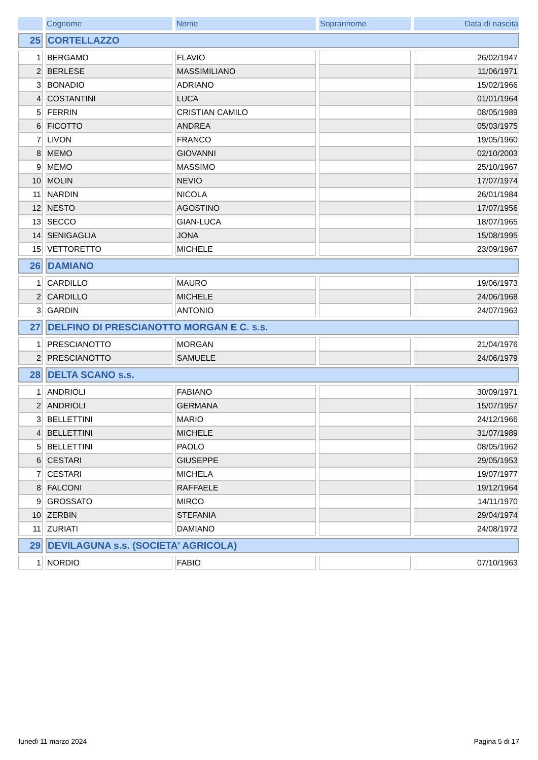| | Cognome | Nome | Soprannome | Data di nascita |
| --- | --- | --- | --- | --- |
| 25 | CORTELLAZZO | | | |
| 1 | BERGAMO | FLAVIO | | 26/02/1947 |
| 2 | BERLESE | MASSIMILIANO | | 11/06/1971 |
| 3 | BONADIO | ADRIANO | | 15/02/1966 |
| 4 | COSTANTINI | LUCA | | 01/01/1964 |
| 5 | FERRIN | CRISTIAN CAMILO | | 08/05/1989 |
| 6 | FICOTTO | ANDREA | | 05/03/1975 |
| 7 | LIVON | FRANCO | | 19/05/1960 |
| 8 | MEMO | GIOVANNI | | 02/10/2003 |
| 9 | MEMO | MASSIMO | | 25/10/1967 |
| 10 | MOLIN | NEVIO | | 17/07/1974 |
| 11 | NARDIN | NICOLA | | 26/01/1984 |
| 12 | NESTO | AGOSTINO | | 17/07/1956 |
| 13 | SECCO | GIAN-LUCA | | 18/07/1965 |
| 14 | SENIGAGLIA | JONA | | 15/08/1995 |
| 15 | VETTORETTO | MICHELE | | 23/09/1967 |
| 26 | DAMIANO | | | |
| 1 | CARDILLO | MAURO | | 19/06/1973 |
| 2 | CARDILLO | MICHELE | | 24/06/1968 |
| 3 | GARDIN | ANTONIO | | 24/07/1963 |
| 27 | DELFINO DI PRESCIANOTTO MORGAN E C. s.s. | | | |
| 1 | PRESCIANOTTO | MORGAN | | 21/04/1976 |
| 2 | PRESCIANOTTO | SAMUELE | | 24/06/1979 |
| 28 | DELTA SCANO s.s. | | | |
| 1 | ANDRIOLI | FABIANO | | 30/09/1971 |
| 2 | ANDRIOLI | GERMANA | | 15/07/1957 |
| 3 | BELLETTINI | MARIO | | 24/12/1966 |
| 4 | BELLETTINI | MICHELE | | 31/07/1989 |
| 5 | BELLETTINI | PAOLO | | 08/05/1962 |
| 6 | CESTARI | GIUSEPPE | | 29/05/1953 |
| 7 | CESTARI | MICHELA | | 19/07/1977 |
| 8 | FALCONI | RAFFAELE | | 19/12/1964 |
| 9 | GROSSATO | MIRCO | | 14/11/1970 |
| 10 | ZERBIN | STEFANIA | | 29/04/1974 |
| 11 | ZURIATI | DAMIANO | | 24/08/1972 |
| 29 | DEVILAGUNA s.s. (SOCIETA' AGRICOLA) | | | |
| 1 | NORDIO | FABIO | | 07/10/1963 |
lunedì 11 marzo 2024 Pagina 5 di 17